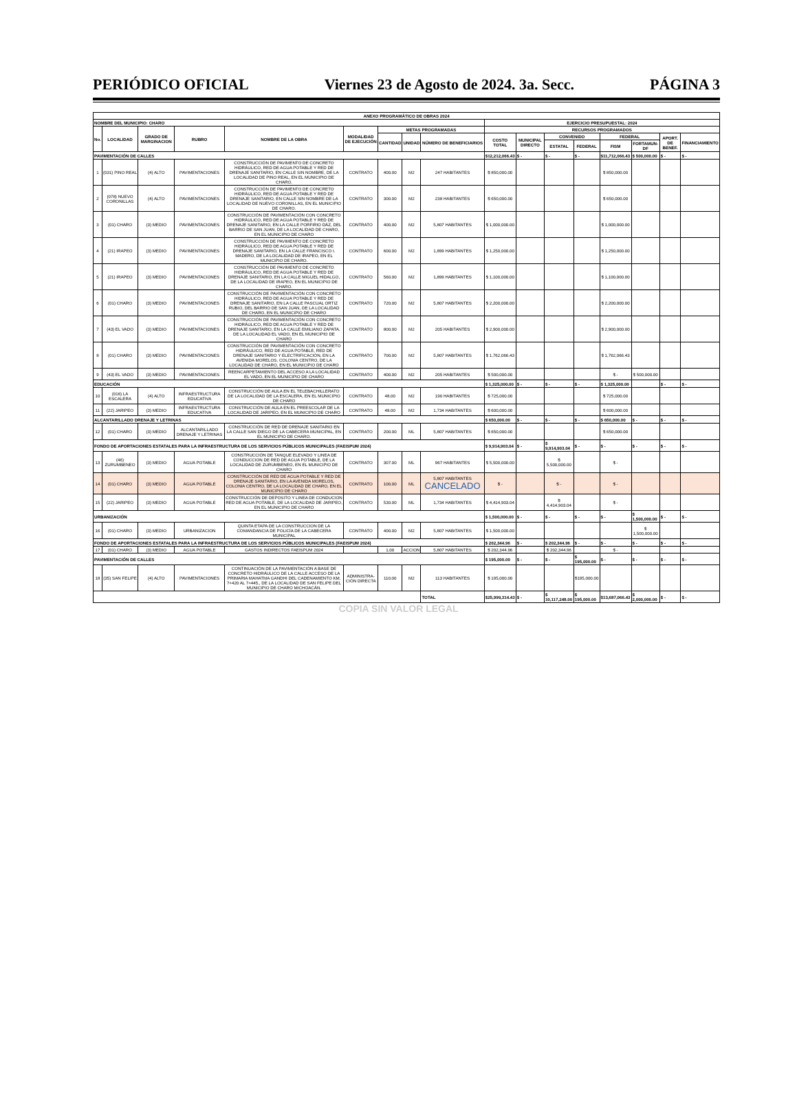PERIÓDICO OFICIAL Viernes 23 de Agosto de 2024. 3a. Secc. PÁGINA 3
| ANEXO PROGRAMÁTICO DE OBRAS 2024 | | | | | | | | | | | | | | | | |
| --- | --- | --- | --- | --- | --- | --- | --- | --- | --- | --- | --- | --- | --- | --- | --- | --- |
| NOMBRE DEL MUNICIPIO: CHARO | | | | | | | | | EJERCICIO PRESUPUESTAL: 2024 | | | | | | | |
| No. | LOCALIDAD | GRADO DE MARGINACION | RUBRO | NOMBRE DE LA OBRA | MODALIDAD DE EJECUCIÓN | METAS PROGRAMADAS | | | RECURSOS PROGRAMADOS | | | | | | | |
| | | | | | | CANTIDAD | UNIDAD | NÚMERO DE BENEFICIARIOS | COSTO TOTAL | MUNICIPAL DIRECTO | CONVENIDO | | FEDERAL | | APORT. DE BENEF. | FINANCIAMIENTO |
| | | | | | | | | | | | ESTATAL | FEDERAL | FISM | FORTAMUN-DF | | |
| PAVIMENTACIÓN DE CALLES | | | | | | | | | $12,212,066.43 | $ - | $ - | $ - | $11,712,066.43 | $ 500,000.00 | $ - | $ - |
| 1 | (031) PINO REAL | (4) ALTO | PAVIMENTACIONES | CONSTRUCCIÓN DE PAVIMENTO DE CONCRETO HIDRÁULICO, RED DE AGUA POTABLE Y RED DE DRENAJE SANITARIO, EN CALLE SIN NOMBRE, DE LA LOCALIDAD DE PINO REAL, EN EL MUNICIPIO DE CHARO. | CONTRATO | 400.00 | M2 | 247 HABITANTES | $ 850,000.00 | | | | $ 850,000.00 | | | |
| 2 | (078) NUEVO CORONILLAS | (4) ALTO | PAVIMENTACIONES | CONSTRUCCIÓN DE PAVIMENTO DE CONCRETO HIDRÁULICO, RED DE AGUA POTABLE Y RED DE DRENAJE SANITARIO, EN CALLE SIN NOMBRE DE LA LOCALIDAD DE NUEVO CORONILLAS, EN EL MUNICIPIO DE CHARO. | CONTRATO | 300.00 | M2 | 238 HABITANTES | $ 650,000.00 | | | | $ 650,000.00 | | | |
| 3 | (01) CHARO | (3) MEDIO | PAVIMENTACIONES | CONSTRUCCIÓN DE PAVIMENTACIÓN CON CONCRETO HIDRÁULICO, RED DE AGUA POTABLE Y RED DE DRENAJE SANITARIO, EN LA CALLE PORFIRIO DÁZ, DEL BARRIO DE SAN JUAN, DE LA LOCALIDAD DE CHARO, EN EL MUNICIPIO DE CHARO | CONTRATO | 400.00 | M2 | 5,807 HABITANTES | $ 1,000,000.00 | | | | $ 1,000,000.00 | | | |
| 4 | (21) IRAPEO | (3) MEDIO | PAVIMENTACIONES | CONSTRUCCIÓN DE PAVIMENTO DE CONCRETO HIDRÁULICO, RED DE AGUA POTABLE Y RED DE DRENAJE SANITARIO, EN LA CALLE FRANCISCO I. MADERO, DE LA LOCALIDAD DE IRAPEO, EN EL MUNICIPIO DE CHARO. | CONTRATO | 600.00 | M2 | 1,899 HABITANTES | $ 1,250,000.00 | | | | $ 1,250,000.00 | | | |
| 5 | (21) IRAPEO | (3) MEDIO | PAVIMENTACIONES | CONSTRUCCIÓN DE PAVIMENTO DE CONCRETO HIDRÁULICO, RED DE AGUA POTABLE Y RED DE DRENAJE SANITARIO, EN LA CALLE MIGUEL HIDALGO, DE LA LOCALIDAD DE IRAPEO, EN EL MUNICIPIO DE CHARO. | CONTRATO | 560.00 | M2 | 1,899 HABITANTES | $ 1,100,000.00 | | | | $ 1,100,000.00 | | | |
| 6 | (01) CHARO | (3) MEDIO | PAVIMENTACIONES | CONSTRUCCIÓN DE PAVIMENTACIÓN CON CONCRETO HIDRÁULICO, RED DE AGUA POTABLE Y RED DE DRENAJE SANITARIO, EN LA CALLE PASCUAL ORTIZ RUBIO, DEL BARRIO DE SAN JUAN, DE LA LOCALIDAD DE CHARO, EN EL MUNICIPIO DE CHARO | CONTRATO | 720.00 | M2 | 5,807 HABITANTES | $ 2,200,000.00 | | | | $ 2,200,000.00 | | | |
| 7 | (43) EL VADO | (3) MEDIO | PAVIMENTACIONES | CONSTRUCCIÓN DE PAVIMENTACIÓN CON CONCRETO HIDRÁULICO, RED DE AGUA POTABLE Y RED DE DRENAJE SANITARIO, EN LA CALLE EMILIANO ZAPATA, DE LA LOCALIDAD EL VADO, EN EL MUNICIPIO DE CHARO | CONTRATO | 800.00 | M2 | 205 HABITANTES | $ 2,900,000.00 | | | | $ 2,900,000.00 | | | |
| 8 | (01) CHARO | (3) MEDIO | PAVIMENTACIONES | CONSTRUCCIÓN DE PAVIMENTACIÓN CON CONCRETO HIDRÁULICO, RED DE AGUA POTABLE, RED DE DRENAJE SANITARIO Y ELECTRIFICACIÓN, EN LA AVENIDA MORELOS, COLONIA CENTRO, DE LA LOCALIDAD DE CHARO, EN EL MUNICIPIO DE CHARO | CONTRATO | 700.00 | M2 | 5,807 HABITANTES | $ 1,762,066.43 | | | | $ 1,762,066.43 | | | |
| 9 | (43) EL VADO | (3) MEDIO | PAVIMENTACIONES | REENCARPETAMIENTO DEL ACCESO A LA LOCALIDAD EL VADO, EN EL MUNICIPIO DE CHARO | CONTRATO | 400.00 | M2 | 205 HABITANTES | $ 500,000.00 | | | | $ - | $ 500,000.00 | | |
| EDUCACIÓN | | | | | | | | | $ 1,325,000.00 | $ - | $ - | $ - | $ 1,325,000.00 | | $ - | $ - |
| 10 | (016) LA ESCALERA | (4) ALTO | INFRAESTRUCTURA EDUCATIVA | CONSTRUCCIÓN DE AULA EN EL TELEBACHILLERATO DE LA LOCALIDAD DE LA ESCALERA, EN EL MUNICIPIO DE CHARO | CONTRATO | 48.00 | M2 | 190 HABITANTES | $ 725,000.00 | | | | $ 725,000.00 | | | |
| 11 | (22) JARIPEO | (3) MEDIO | INFRAESTRUCTURA EDUCATIVA | CONSTRUCCIÓN DE AULA EN EL PREESCOLAR DE LA LOCALIDAD DE JARIPEO, EN EL MUNICIPIO DE CHARO | CONTRATO | 48.00 | M2 | 1,734 HABITANTES | $ 600,000.00 | | | | $ 600,000.00 | | | |
| ALCANTARILLADO DRENAJE Y LETRINAS | | | | | | | | | $ 650,000.00 | $ - | $ - | $ - | $ 650,000.00 | $ - | $ - | $ - |
| 12 | (01) CHARO | (3) MEDIO | ALCANTARILLADO DRENAJE Y LETRINAS | CONSTRUCCIÓN DE RED DE DRENAJE SANITARIO EN LA CALLE SAN DIEGO DE LA CABECERA MUNICIPAL, EN EL MUNICIPIO DE CHARO. | CONTRATO | 200.00 | ML | 5,807 HABITANTES | $ 650,000.00 | | | | $ 650,000.00 | | | |
| FONDO DE APORTACIONES ESTATALES PARA LA INFRAESTRUCTURA DE LOS SERVICIOS PÚBLICOS MUNICIPALES (FAEISPUM 2024) | | | | | | | | | $ 9,914,903.04 | $ - | $ 9,914,903.04 | $ - | $ - | $ - | $ - | $ - |
| 13 | (46) ZURUMBENEO | (3) MEDIO | AGUA POTABLE | CONSTRUCCIÓN DE TANQUE ELEVADO Y LINEA DE CONDUCCION DE RED DE AGUA POTABLE, DE LA LOCALIDAD DE ZURUMBENEO, EN EL MUNICIPIO DE CHARO | CONTRATO | 307.00 | ML | 967 HABITANTES | $ 5,500,000.00 | | $ 5,500,000.00 | | $ - | | | |
| 14 | (01) CHARO | (3) MEDIO | AGUA POTABLE | CONSTRUCCIÓN DE RED DE AGUA POTABLE Y RED DE DRENAJE SANITARIO, EN LA AVENIDA MORELOS, COLONIA CENTRO, DE LA LOCALIDAD DE CHARO, EN EL MUNICIPIO DE CHARO | CONTRATO | 100.00 | ML | 5,807 HABITANTES CANCELADO | $ - | | $ - | | $ - | | | |
| 15 | (22) JARIPEO | (3) MEDIO | AGUA POTABLE | CONSTRUCCIÓN DE DEPOSITO Y LINEA DE CONDUCION RED DE AGUA POTABLE, DE LA LOCALIDAD DE JARIPEO, EN EL MUNICIPIO DE CHARO | CONTRATO | 530.00 | ML | 1,734 HABITANTES | $ 4,414,903.04 | | $ 4,414,903.04 | | $ - | | | |
| URBANIZACIÓN | | | | | | | | | $ 1,500,000.00 | $ - | $ - | $ - | $ - | $ 1,500,000.00 | $ - | $ - |
| 16 | (01) CHARO | (3) MEDIO | URBANIZACION | QUINTA ETAPA DE LA CONSTRUCCION DE LA COMANDANCIA DE POLICÍA DE LA CABECERA MUNICIPAL | CONTRATO | 400.00 | M2 | 5,807 HABITANTES | $ 1,500,000.00 | | | | | $ 1,500,000.00 | | |
| FONDO DE APORTACIONES ESTATALES PARA LA INFRAESTRUCTURA DE LOS SERVICIOS PÚBLICOS MUNICIPALES (FAEISPUM 2024) | | | | | | | | | $ 202,344.96 | $ - | $ 202,344.96 | $ - | $ - | $ - | $ - | $ - |
| 17 | (01) CHARO | (3) MEDIO | AGUA POTABLE | GASTOS INDIRECTOS FAEISPUM 2024 | | 1.00 | ACCION | 5,807 HABITANTES | $ 202,344.96 | | $ 202,344.96 | | $ - | | | |
| PAVIMENTACIÓN DE CALLES | | | | | | | | | $ 195,000.00 | $ - | $ - | $ 195,000.00 | $ - | $ - | $ - | $ - |
| 18 | (35) SAN FELIPE | (4) ALTO | PAVIMENTACIONES | CONTINUACIÓN DE LA PAVIMENTACIÓN A BASE DE CONCRETO HIDRÁULICO DE LA CALLE ACCESO DE LA PRIMARIA MAHATMA GANDHI DEL CADENAMIENTO KM. 7+420 AL 7+445., DE LA LOCALIDAD DE SAN FELIPE DEL MUNICIPIO DE CHARO MICHOACÁN. | ADMINISTRA-CIÓN DIRECTA | 110.00 | M2 | 113 HABITANTES | $ 195,000.00 | | | $195,000.00 | | | | |
| | | | | | | | | TOTAL | $25,999,314.43 | $ - | $ 10,117,248.00 | $ 195,000.00 | $13,687,066.43 | $ 2,000,000.00 | $ - | $ - |
COPIA SIN VALOR LEGAL